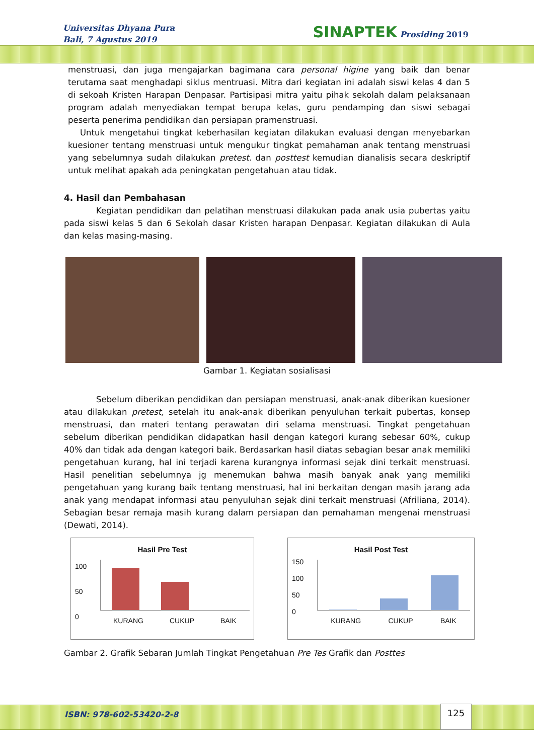Universitas Dhyana Pura
Bali, 7 Agustus 2019
SINAPTEK Prosiding 2019
menstruasi, dan juga mengajarkan bagimana cara personal higine yang baik dan benar terutama saat menghadapi siklus mentruasi. Mitra dari kegiatan ini adalah siswi kelas 4 dan 5 di sekoah Kristen Harapan Denpasar. Partisipasi mitra yaitu pihak sekolah dalam pelaksanaan program adalah menyediakan tempat berupa kelas, guru pendamping dan siswi sebagai peserta penerima pendidikan dan persiapan pramenstruasi.
Untuk mengetahui tingkat keberhasilan kegiatan dilakukan evaluasi dengan menyebarkan kuesioner tentang menstruasi untuk mengukur tingkat pemahaman anak tentang menstruasi yang sebelumnya sudah dilakukan pretest. dan posttest kemudian dianalisis secara deskriptif untuk melihat apakah ada peningkatan pengetahuan atau tidak.
4. Hasil dan Pembahasan
Kegiatan pendidikan dan pelatihan menstruasi dilakukan pada anak usia pubertas yaitu pada siswi kelas 5 dan 6 Sekolah dasar Kristen harapan Denpasar. Kegiatan dilakukan di Aula dan kelas masing-masing.
Gambar 1. Kegiatan sosialisasi
Sebelum diberikan pendidikan dan persiapan menstruasi, anak-anak diberikan kuesioner atau dilakukan pretest, setelah itu anak-anak diberikan penyuluhan terkait pubertas, konsep menstruasi, dan materi tentang perawatan diri selama menstruasi. Tingkat pengetahuan sebelum diberikan pendidikan didapatkan hasil dengan kategori kurang sebesar 60%, cukup 40% dan tidak ada dengan kategori baik. Berdasarkan hasil diatas sebagian besar anak memiliki pengetahuan kurang, hal ini terjadi karena kurangnya informasi sejak dini terkait menstruasi. Hasil penelitian sebelumnya jg menemukan bahwa masih banyak anak yang memiliki pengetahuan yang kurang baik tentang menstruasi, hal ini berkaitan dengan masih jarang ada anak yang mendapat informasi atau penyuluhan sejak dini terkait menstruasi (Afriliana, 2014). Sebagian besar remaja masih kurang dalam persiapan dan pemahaman mengenai menstruasi (Dewati, 2014).
Hasil Pre Test
100
50
0
KURANG CUKUP BAIK
Hasil Post Test
150
100
50
0
KURANG CUKUP BAIK
Gambar 2. Grafik Sebaran Jumlah Tingkat Pengetahuan Pre Tes Grafik dan Posttes
ISBN: 978-602-53420-2-8
125